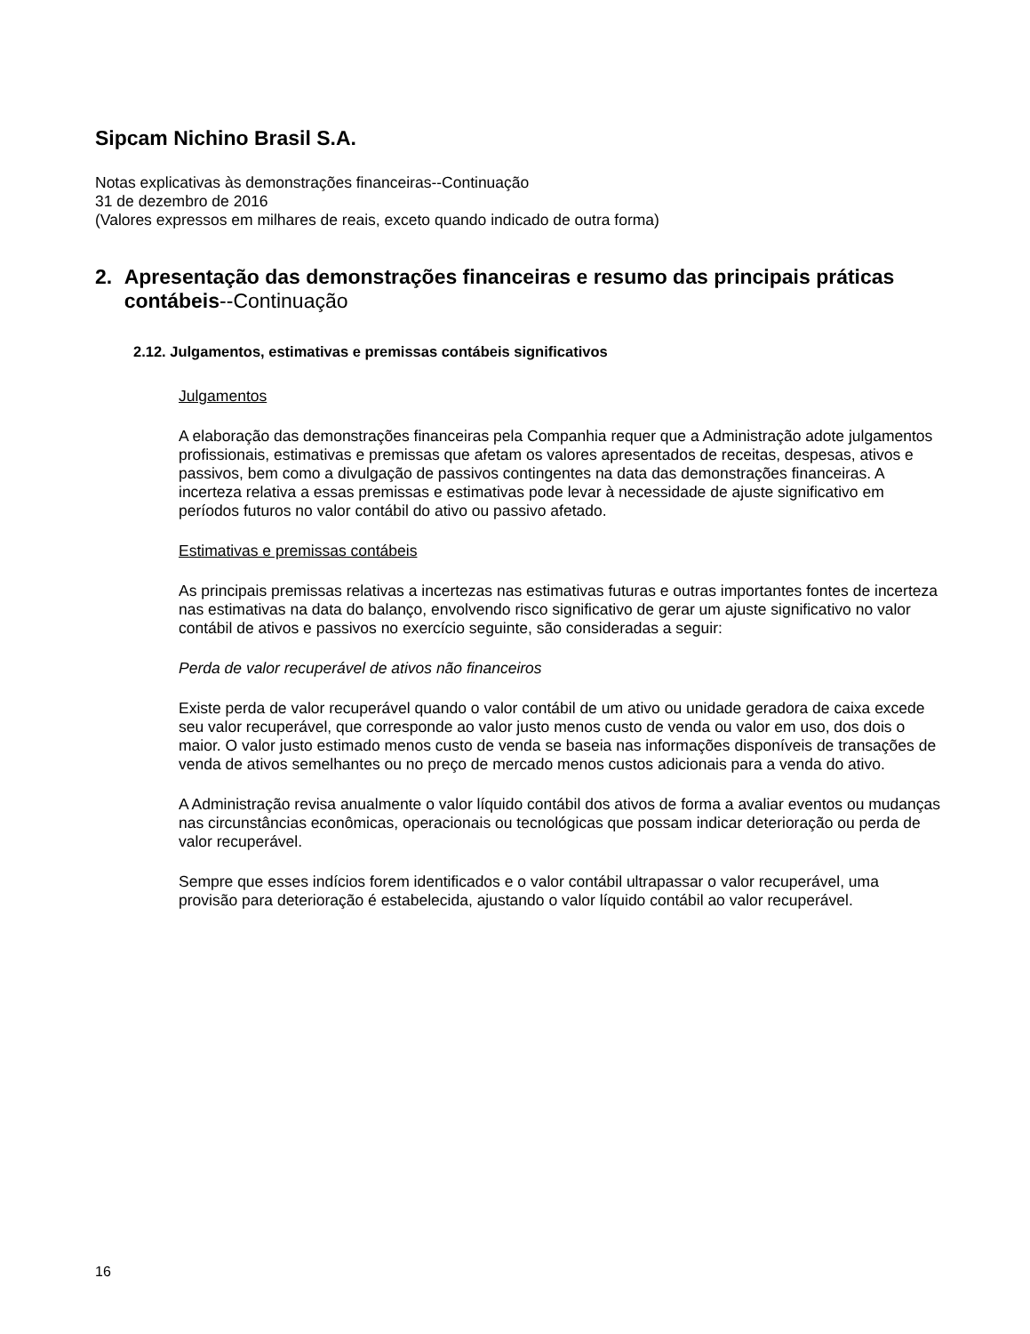Sipcam Nichino Brasil S.A.
Notas explicativas às demonstrações financeiras--Continuação
31 de dezembro de 2016
(Valores expressos em milhares de reais, exceto quando indicado de outra forma)
2. Apresentação das demonstrações financeiras e resumo das principais práticas contábeis--Continuação
2.12. Julgamentos, estimativas e premissas contábeis significativos
Julgamentos
A elaboração das demonstrações financeiras pela Companhia requer que a Administração adote julgamentos profissionais, estimativas e premissas que afetam os valores apresentados de receitas, despesas, ativos e passivos, bem como a divulgação de passivos contingentes na data das demonstrações financeiras. A incerteza relativa a essas premissas e estimativas pode levar à necessidade de ajuste significativo em períodos futuros no valor contábil do ativo ou passivo afetado.
Estimativas e premissas contábeis
As principais premissas relativas a incertezas nas estimativas futuras e outras importantes fontes de incerteza nas estimativas na data do balanço, envolvendo risco significativo de gerar um ajuste significativo no valor contábil de ativos e passivos no exercício seguinte, são consideradas a seguir:
Perda de valor recuperável de ativos não financeiros
Existe perda de valor recuperável quando o valor contábil de um ativo ou unidade geradora de caixa excede seu valor recuperável, que corresponde ao valor justo menos custo de venda ou valor em uso, dos dois o maior. O valor justo estimado menos custo de venda se baseia nas informações disponíveis de transações de venda de ativos semelhantes ou no preço de mercado menos custos adicionais para a venda do ativo.
A Administração revisa anualmente o valor líquido contábil dos ativos de forma a avaliar eventos ou mudanças nas circunstâncias econômicas, operacionais ou tecnológicas que possam indicar deterioração ou perda de valor recuperável.
Sempre que esses indícios forem identificados e o valor contábil ultrapassar o valor recuperável, uma provisão para deterioração é estabelecida, ajustando o valor líquido contábil ao valor recuperável.
16